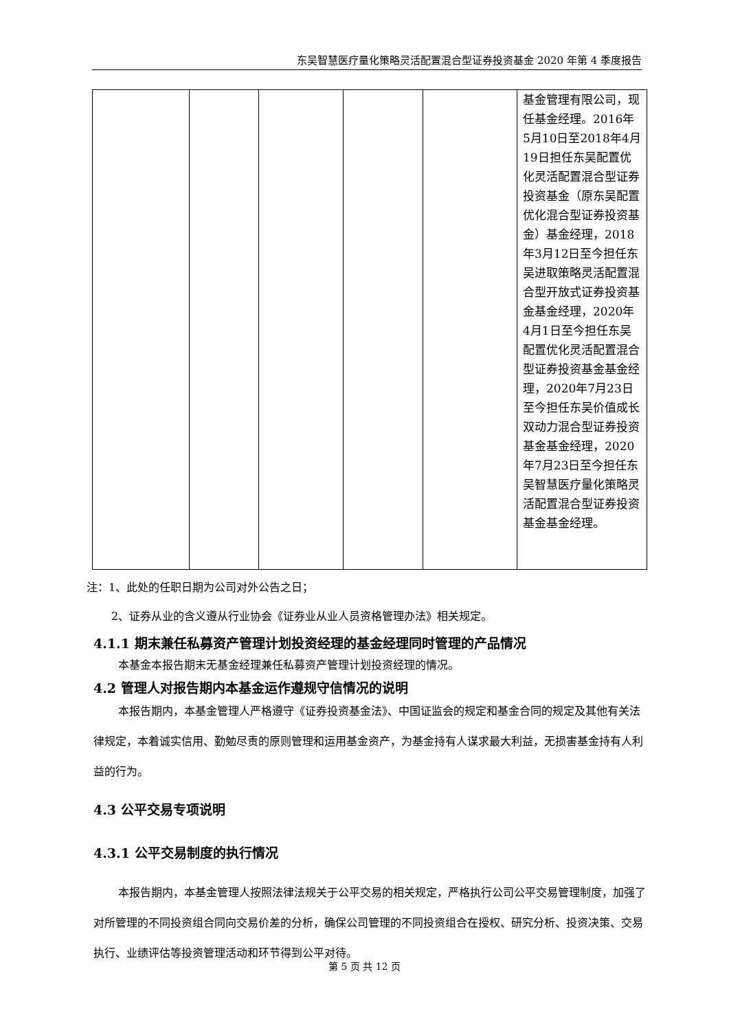东吴智慧医疗量化策略灵活配置混合型证券投资基金 2020 年第 4 季度报告
| | | | | | 基金管理有限公司，现任基金经理。2016年5月10日至2018年4月19日担任东吴配置优化灵活配置混合型证券投资基金（原东吴配置优化混合型证券投资基金）基金经理，2018年3月12日至今担任东吴进取策略灵活配置混合型开放式证券投资基金基金经理，2020年4月1日至今担任东吴配置优化灵活配置混合型证券投资基金基金经理，2020年7月23日至今担任东吴价值成长双动力混合型证券投资基金基金经理，2020年7月23日至今担任东吴智慧医疗量化策略灵活配置混合型证券投资基金基金经理。 |
注：1、此处的任职日期为公司对外公告之日；
2、证券从业的含义遵从行业协会《证券业从业人员资格管理办法》相关规定。
4.1.1 期末兼任私募资产管理计划投资经理的基金经理同时管理的产品情况
本基金本报告期末无基金经理兼任私募资产管理计划投资经理的情况。
4.2 管理人对报告期内本基金运作遵规守信情况的说明
本报告期内，本基金管理人严格遵守《证券投资基金法》、中国证监会的规定和基金合同的规定及其他有关法律规定，本着诚实信用、勤勉尽责的原则管理和运用基金资产，为基金持有人谋求最大利益，无损害基金持有人利益的行为。
4.3 公平交易专项说明
4.3.1 公平交易制度的执行情况
本报告期内，本基金管理人按照法律法规关于公平交易的相关规定，严格执行公司公平交易管理制度，加强了对所管理的不同投资组合同向交易价差的分析，确保公司管理的不同投资组合在授权、研究分析、投资决策、交易执行、业绩评估等投资管理活动和环节得到公平对待。
第 5 页 共 12 页